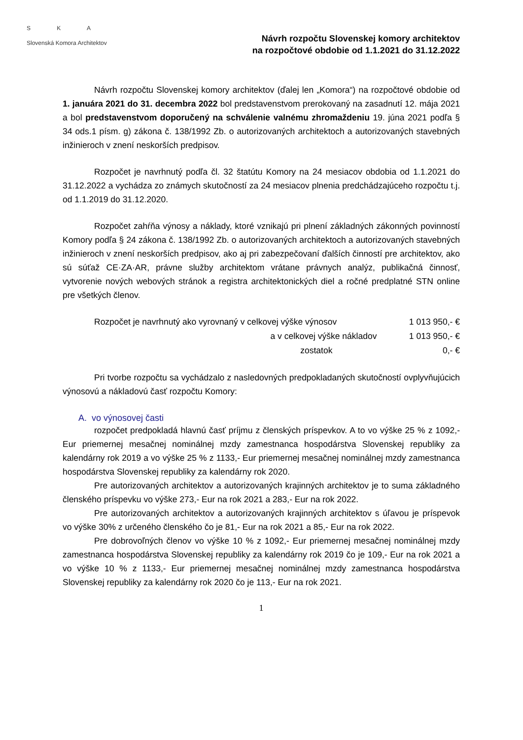S K A
Slovenská Komora Architektov
Návrh rozpočtu Slovenskej komory architektov
na rozpočtové obdobie od 1.1.2021 do 31.12.2022
Návrh rozpočtu Slovenskej komory architektov (ďalej len „Komora“) na rozpočtové obdobie od 1. januára 2021 do 31. decembra 2022 bol predstavenstvom prerokovaný na zasadnutí 12. mája 2021 a bol predstavenstvom doporučený na schválenie valnému zhromaždeniu 19. júna 2021 podľa § 34 ods.1 písm. g) zákona č. 138/1992 Zb. o autorizovaných architektoch a autorizovaných stavebných inžinieroch v znení neskorších predpisov.
Rozpočet je navrhnutý podľa čl. 32 štatútu Komory na 24 mesiacov obdobia od 1.1.2021 do 31.12.2022 a vychádza zo známych skutočností za 24 mesiacov plnenia predchádzajúceho rozpočtu t.j. od 1.1.2019 do 31.12.2020.
Rozpočet zahŕňa výnosy a náklady, ktoré vznikajú pri plnení základných zákonných povinností Komory podľa § 24 zákona č. 138/1992 Zb. o autorizovaných architektoch a autorizovaných stavebných inžinieroch v znení neskorších predpisov, ako aj pri zabezpečovaní ďalších činností pre architektov, ako sú súťaž CE·ZA·AR, právne služby architektom vrátane právnych analýz, publikačná činnosť, vytvorenie nových webových stránok a registra architektonických diel a ročné predplatné STN online pre všetkých členov.
| Rozpočet je navrhnutý ako vyrovnaný v celkovej výške výnosov | 1 013 950,- € |
| a v celkovej výške nákladov | 1 013 950,- € |
| zostatok | 0,- € |
Pri tvorbe rozpočtu sa vychádzalo z nasledovných predpokladaných skutočností ovplyvňujúcich výnosovú a nákladovú časť rozpočtu Komory:
A. vo výnosovej časti
rozpočet predpokladá hlavnú časť príjmu z členských príspevkov. A to vo výške 25 % z 1092,- Eur priemernej mesačnej nominálnej mzdy zamestnanca hospodárstva Slovenskej republiky za kalendárny rok 2019 a vo výške 25 % z 1133,- Eur priemernej mesačnej nominálnej mzdy zamestnanca hospodárstva Slovenskej republiky za kalendárny rok 2020.
Pre autorizovaných architektov a autorizovaných krajinných architektov je to suma základného členského príspevku vo výške 273,- Eur na rok 2021 a 283,- Eur na rok 2022.
Pre autorizovaných architektov a autorizovaných krajinných architektov s úľavou je príspevok vo výške 30% z určeného členského čo je 81,- Eur na rok 2021 a 85,- Eur na rok 2022.
Pre dobrovoľných členov vo výške 10 % z 1092,- Eur priemernej mesačnej nominálnej mzdy zamestnanca hospodárstva Slovenskej republiky za kalendárny rok 2019 čo je 109,- Eur na rok 2021 a vo výške 10 % z 1133,- Eur priemernej mesačnej nominálnej mzdy zamestnanca hospodárstva Slovenskej republiky za kalendárny rok 2020 čo je 113,- Eur na rok 2021.
1